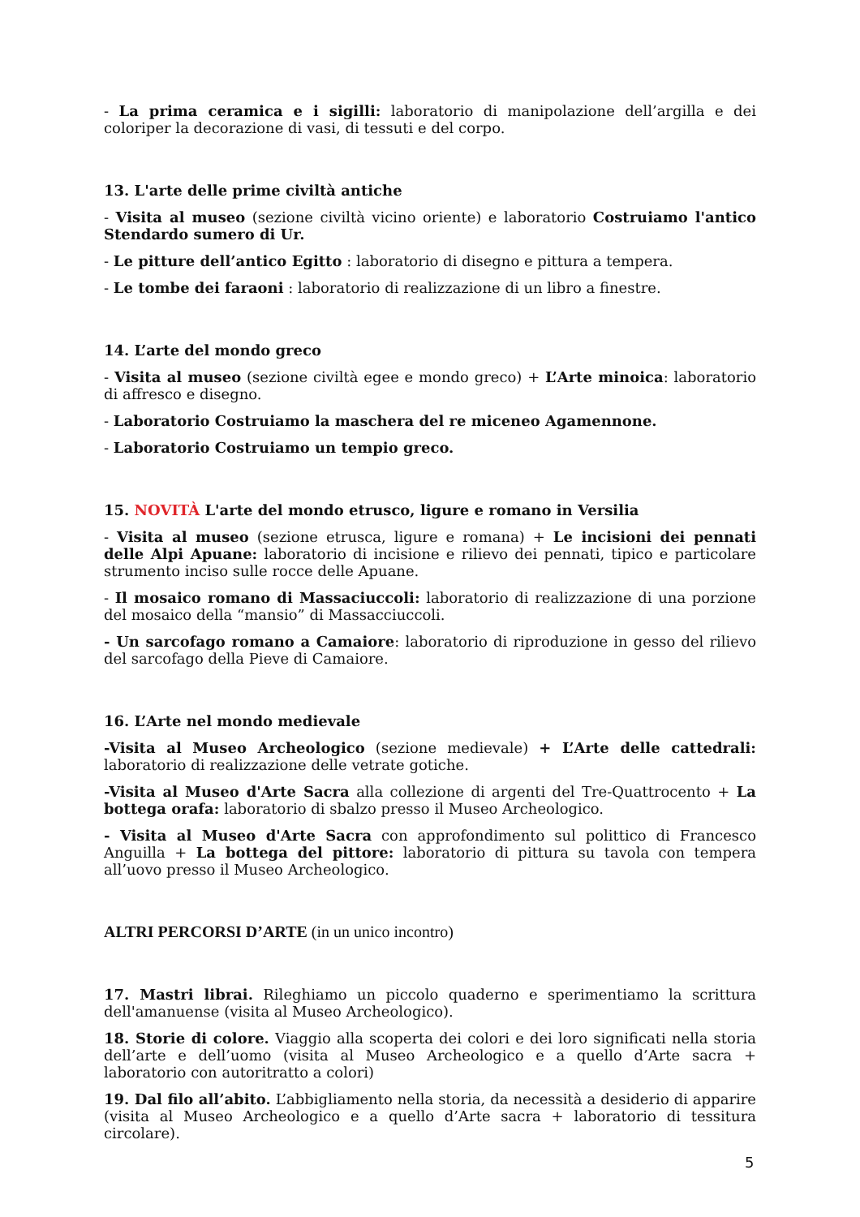- La prima ceramica e i sigilli: laboratorio di manipolazione dell’argilla e dei coloriper la decorazione di vasi, di tessuti e del corpo.
13. L'arte delle prime civiltà antiche
- Visita al museo (sezione civiltà vicino oriente) e laboratorio Costruiamo l'antico Stendardo sumero di Ur.
- Le pitture dell’antico Egitto : laboratorio di disegno e pittura a tempera.
- Le tombe dei faraoni : laboratorio di realizzazione di un libro a finestre.
14. L’arte del mondo greco
- Visita al museo (sezione civiltà egee e mondo greco) + L’Arte minoica: laboratorio di affresco e disegno.
- Laboratorio Costruiamo la maschera del re miceneo Agamennone.
- Laboratorio Costruiamo un tempio greco.
15. NOVITÀ L'arte del mondo etrusco, ligure e romano in Versilia
- Visita al museo (sezione etrusca, ligure e romana) + Le incisioni dei pennati delle Alpi Apuane: laboratorio di incisione e rilievo dei pennati, tipico e particolare strumento inciso sulle rocce delle Apuane.
- Il mosaico romano di Massaciuccoli: laboratorio di realizzazione di una porzione del mosaico della “mansio” di Massacciuccoli.
- Un sarcofago romano a Camaiore: laboratorio di riproduzione in gesso del rilievo del sarcofago della Pieve di Camaiore.
16. L’Arte nel mondo medievale
-Visita al Museo Archeologico (sezione medievale) + L’Arte delle cattedrali: laboratorio di realizzazione delle vetrate gotiche.
-Visita al Museo d'Arte Sacra alla collezione di argenti del Tre-Quattrocento + La bottega orafa: laboratorio di sbalzo presso il Museo Archeologico.
- Visita al Museo d'Arte Sacra con approfondimento sul polittico di Francesco Anguilla + La bottega del pittore: laboratorio di pittura su tavola con tempera all’uovo presso il Museo Archeologico.
ALTRI PERCORSI D’ARTE (in un unico incontro)
17. Mastri librai. Rileghiamo un piccolo quaderno e sperimentiamo la scrittura dell'amanuense (visita al Museo Archeologico).
18. Storie di colore. Viaggio alla scoperta dei colori e dei loro significati nella storia dell’arte e dell’uomo (visita al Museo Archeologico e a quello d’Arte sacra + laboratorio con autoritratto a colori)
19. Dal filo all’abito. L’abbigliamento nella storia, da necessità a desiderio di apparire (visita al Museo Archeologico e a quello d’Arte sacra + laboratorio di tessitura circolare).
5